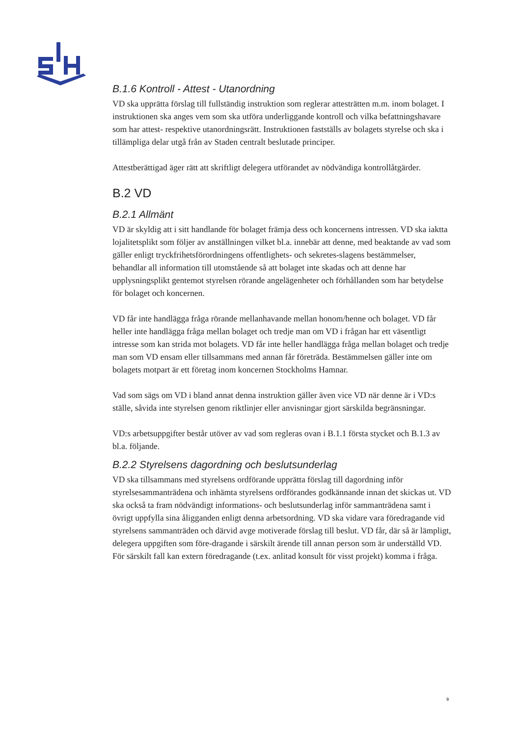B.1.6 Kontroll - Attest - Utanordning
VD ska upprätta förslag till fullständig instruktion som reglerar attesträtten m.m. inom bolaget. I instruktionen ska anges vem som ska utföra underliggande kontroll och vilka befattningshavare som har attest- respektive utanordningsrätt. Instruktionen fastställs av bolagets styrelse och ska i tillämpliga delar utgå från av Staden centralt beslutade principer.
Attestberättigad äger rätt att skriftligt delegera utförandet av nödvändiga kontrollåtgärder.
B.2 VD
B.2.1 Allmänt
VD är skyldig att i sitt handlande för bolaget främja dess och koncernens intressen. VD ska iaktta lojalitetsplikt som följer av anställningen vilket bl.a. innebär att denne, med beaktande av vad som gäller enligt tryckfrihetsförordningens offentlighets- och sekretes-slagens bestämmelser, behandlar all information till utomstående så att bolaget inte skadas och att denne har upplysningsplikt gentemot styrelsen rörande angelägenheter och förhållanden som har betydelse för bolaget och koncernen.
VD får inte handlägga fråga rörande mellanhavande mellan honom/henne och bolaget. VD får heller inte handlägga fråga mellan bolaget och tredje man om VD i frågan har ett väsentligt intresse som kan strida mot bolagets. VD får inte heller handlägga fråga mellan bolaget och tredje man som VD ensam eller tillsammans med annan får företräda. Bestämmelsen gäller inte om bolagets motpart är ett företag inom koncernen Stockholms Hamnar.
Vad som sägs om VD i bland annat denna instruktion gäller även vice VD när denne är i VD:s ställe, såvida inte styrelsen genom riktlinjer eller anvisningar gjort särskilda begränsningar.
VD:s arbetsuppgifter består utöver av vad som regleras ovan i B.1.1 första stycket och B.1.3 av bl.a. följande.
B.2.2 Styrelsens dagordning och beslutsunderlag
VD ska tillsammans med styrelsens ordförande upprätta förslag till dagordning inför styrelsesammanträdena och inhämta styrelsens ordförandes godkännande innan det skickas ut. VD ska också ta fram nödvändigt informations- och beslutsunderlag inför sammanträdena samt i övrigt uppfylla sina åligganden enligt denna arbetsordning. VD ska vidare vara föredragande vid styrelsens sammanträden och därvid avge motiverade förslag till beslut. VD får, där så är lämpligt, delegera uppgiften som före-dragande i särskilt ärende till annan person som är underställd VD. För särskilt fall kan extern föredragande (t.ex. anlitad konsult för visst projekt) komma i fråga.
9